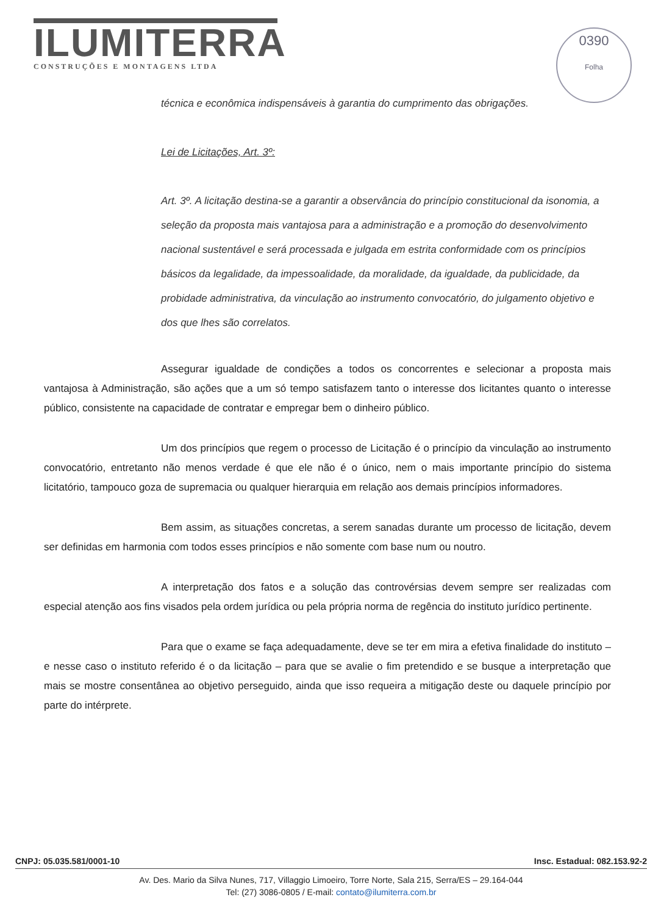ILUMITERRA
CONSTRUÇÕES E MONTAGENS LTDA
0390
Folha
técnica e econômica indispensáveis à garantia do cumprimento das obrigações.
Lei de Licitações, Art. 3º:
Art. 3º. A licitação destina-se a garantir a observância do princípio constitucional da isonomia, a seleção da proposta mais vantajosa para a administração e a promoção do desenvolvimento nacional sustentável e será processada e julgada em estrita conformidade com os princípios básicos da legalidade, da impessoalidade, da moralidade, da igualdade, da publicidade, da probidade administrativa, da vinculação ao instrumento convocatório, do julgamento objetivo e dos que lhes são correlatos.
Assegurar igualdade de condições a todos os concorrentes e selecionar a proposta mais vantajosa à Administração, são ações que a um só tempo satisfazem tanto o interesse dos licitantes quanto o interesse público, consistente na capacidade de contratar e empregar bem o dinheiro público.
Um dos princípios que regem o processo de Licitação é o princípio da vinculação ao instrumento convocatório, entretanto não menos verdade é que ele não é o único, nem o mais importante princípio do sistema licitatório, tampouco goza de supremacia ou qualquer hierarquia em relação aos demais princípios informadores.
Bem assim, as situações concretas, a serem sanadas durante um processo de licitação, devem ser definidas em harmonia com todos esses princípios e não somente com base num ou noutro.
A interpretação dos fatos e a solução das controvérsias devem sempre ser realizadas com especial atenção aos fins visados pela ordem jurídica ou pela própria norma de regência do instituto jurídico pertinente.
Para que o exame se faça adequadamente, deve se ter em mira a efetiva finalidade do instituto – e nesse caso o instituto referido é o da licitação – para que se avalie o fim pretendido e se busque a interpretação que mais se mostre consentânea ao objetivo perseguido, ainda que isso requeira a mitigação deste ou daquele princípio por parte do intérprete.
CNPJ: 05.035.581/0001-10 Insc. Estadual: 082.153.92-2
Av. Des. Mario da Silva Nunes, 717, Villaggio Limoeiro, Torre Norte, Sala 215, Serra/ES – 29.164-044
Tel: (27) 3086-0805 / E-mail: contato@ilumiterra.com.br